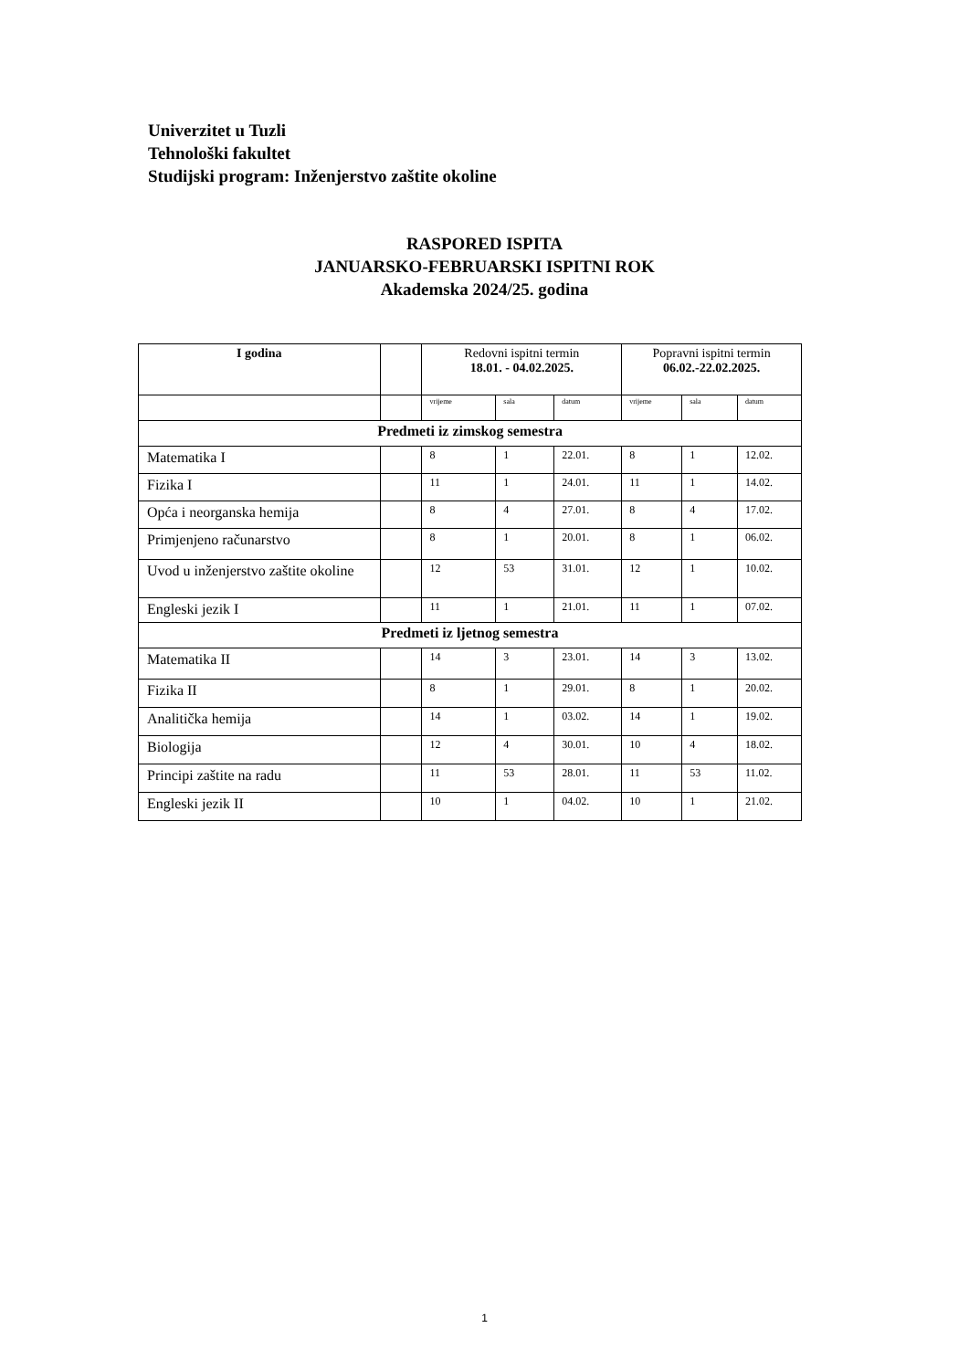Univerzitet u Tuzli
Tehnološki fakultet
Studijski program: Inženjerstvo zaštite okoline
RASPORED ISPITA
JANUARSKO-FEBRUARSKI ISPITNI ROK
Akademska 2024/25. godina
| I godina | | Redovni ispitni termin 18.01. - 04.02.2025. | | | Popravni ispitni termin 06.02.-22.02.2025. | | |
| --- | --- | --- | --- | --- | --- | --- | --- |
| | | vrijeme | sala | datum | vrijeme | sala | datum |
| Predmeti iz zimskog semestra | | | | | | | |
| Matematika I | | 8 | 1 | 22.01. | 8 | 1 | 12.02. |
| Fizika I | | 11 | 1 | 24.01. | 11 | 1 | 14.02. |
| Opća i neorganska hemija | | 8 | 4 | 27.01. | 8 | 4 | 17.02. |
| Primjenjeno računarstvo | | 8 | 1 | 20.01. | 8 | 1 | 06.02. |
| Uvod u inženjerstvo zaštite okoline | | 12 | 53 | 31.01. | 12 | 1 | 10.02. |
| Engleski jezik I | | 11 | 1 | 21.01. | 11 | 1 | 07.02. |
| Predmeti iz ljetnog semestra | | | | | | | |
| Matematika II | | 14 | 3 | 23.01. | 14 | 3 | 13.02. |
| Fizika II | | 8 | 1 | 29.01. | 8 | 1 | 20.02. |
| Analitička hemija | | 14 | 1 | 03.02. | 14 | 1 | 19.02. |
| Biologija | | 12 | 4 | 30.01. | 10 | 4 | 18.02. |
| Principi zaštite na radu | | 11 | 53 | 28.01. | 11 | 53 | 11.02. |
| Engleski jezik II | | 10 | 1 | 04.02. | 10 | 1 | 21.02. |
1